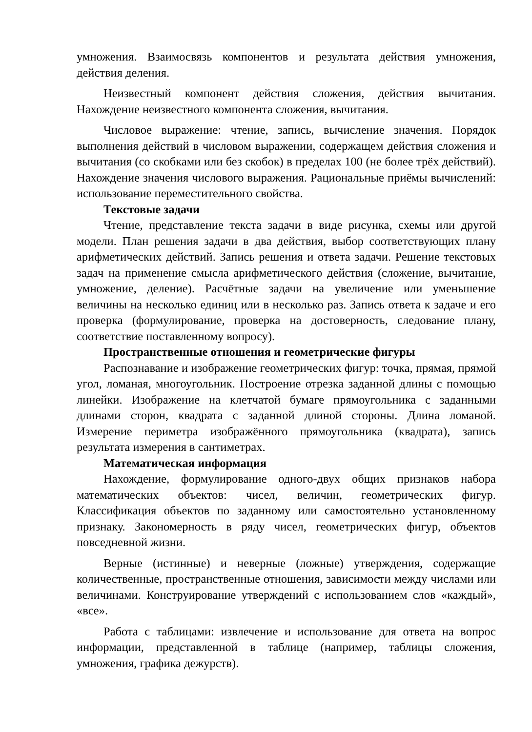умножения. Взаимосвязь компонентов и результата действия умножения, действия деления.
Неизвестный компонент действия сложения, действия вычитания. Нахождение неизвестного компонента сложения, вычитания.
Числовое выражение: чтение, запись, вычисление значения. Порядок выполнения действий в числовом выражении, содержащем действия сложения и вычитания (со скобками или без скобок) в пределах 100 (не более трёх действий). Нахождение значения числового выражения. Рациональные приёмы вычислений: использование переместительного свойства.
Текстовые задачи
Чтение, представление текста задачи в виде рисунка, схемы или другой модели. План решения задачи в два действия, выбор соответствующих плану арифметических действий. Запись решения и ответа задачи. Решение текстовых задач на применение смысла арифметического действия (сложение, вычитание, умножение, деление). Расчётные задачи на увеличение или уменьшение величины на несколько единиц или в несколько раз. Запись ответа к задаче и его проверка (формулирование, проверка на достоверность, следование плану, соответствие поставленному вопросу).
Пространственные отношения и геометрические фигуры
Распознавание и изображение геометрических фигур: точка, прямая, прямой угол, ломаная, многоугольник. Построение отрезка заданной длины с помощью линейки. Изображение на клетчатой бумаге прямоугольника с заданными длинами сторон, квадрата с заданной длиной стороны. Длина ломаной. Измерение периметра изображённого прямоугольника (квадрата), запись результата измерения в сантиметрах.
Математическая информация
Нахождение, формулирование одного-двух общих признаков набора математических объектов: чисел, величин, геометрических фигур. Классификация объектов по заданному или самостоятельно установленному признаку. Закономерность в ряду чисел, геометрических фигур, объектов повседневной жизни.
Верные (истинные) и неверные (ложные) утверждения, содержащие количественные, пространственные отношения, зависимости между числами или величинами. Конструирование утверждений с использованием слов «каждый», «все».
Работа с таблицами: извлечение и использование для ответа на вопрос информации, представленной в таблице (например, таблицы сложения, умножения, графика дежурств).